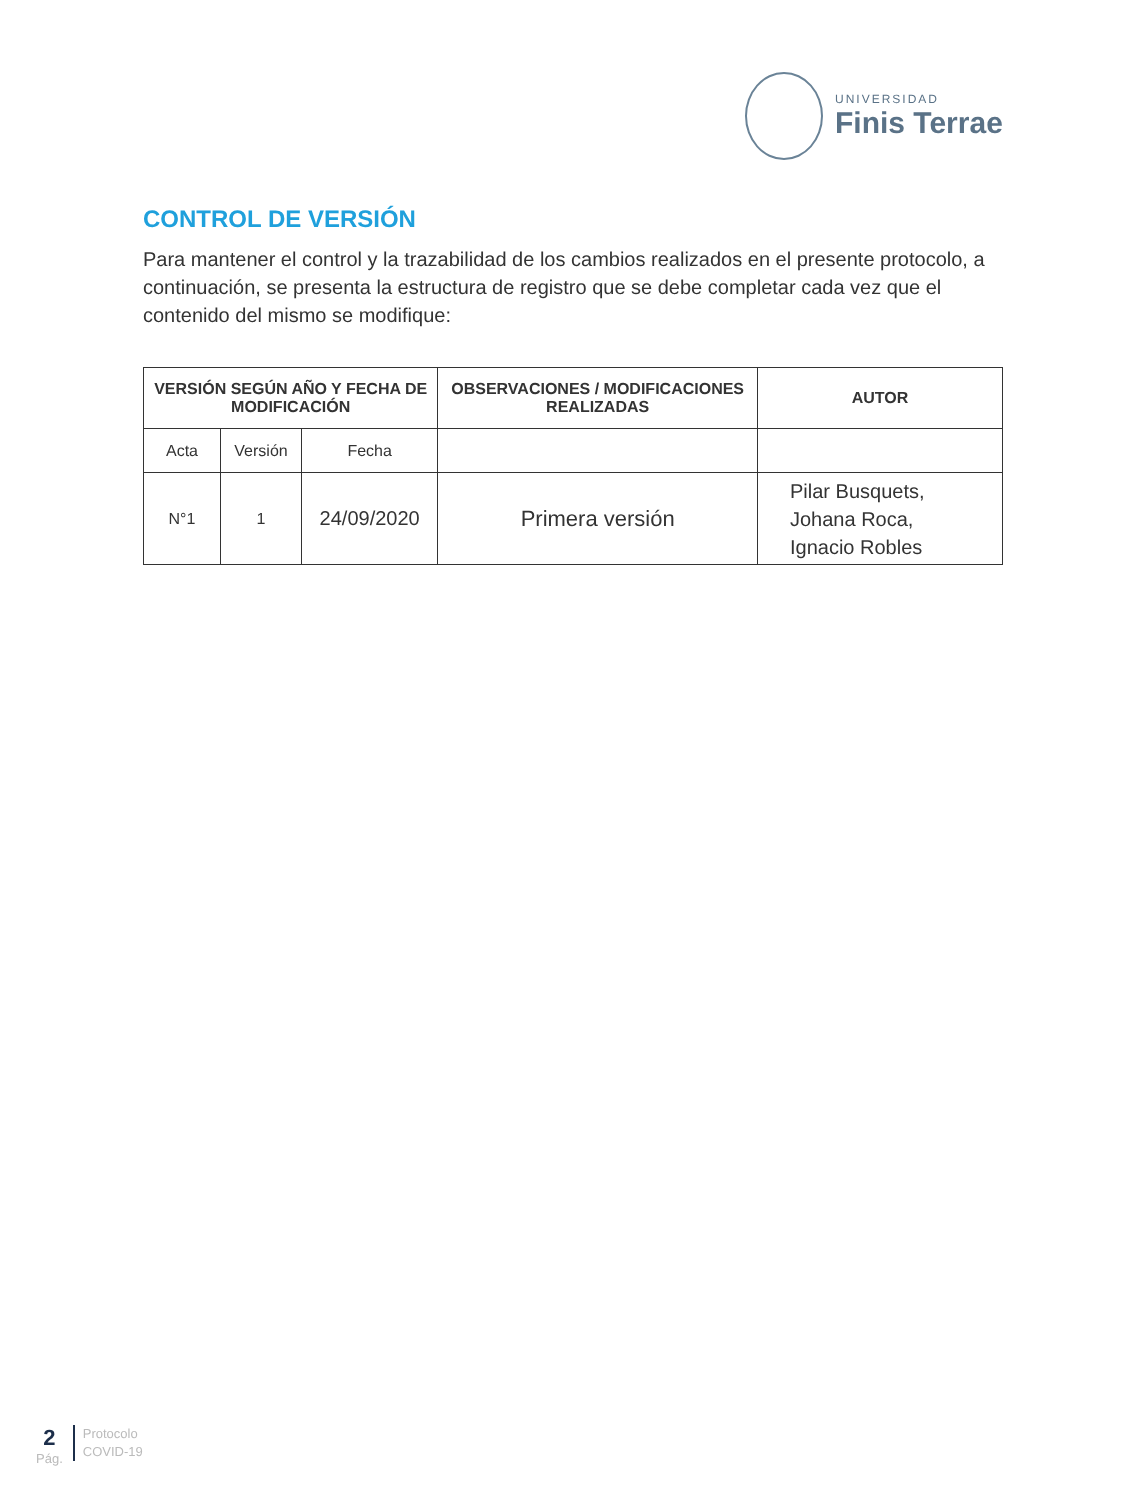UNIVERSIDAD
Finis Terrae
CONTROL DE VERSIÓN
Para mantener el control y la trazabilidad de los cambios realizados en el presente protocolo, a continuación, se presenta la estructura de registro que se debe completar cada vez que el contenido del mismo se modifique:
| VERSIÓN SEGÚN AÑO Y FECHA DE MODIFICACIÓN | | | OBSERVACIONES / MODIFICACIONES REALIZADAS | AUTOR |
| --- | --- | --- | --- | --- |
| Acta | Versión | Fecha | | |
| N°1 | 1 | 24/09/2020 | Primera versión | Pilar Busquets, Johana Roca, Ignacio Robles |
2
Pág.
Protocolo
COVID-19